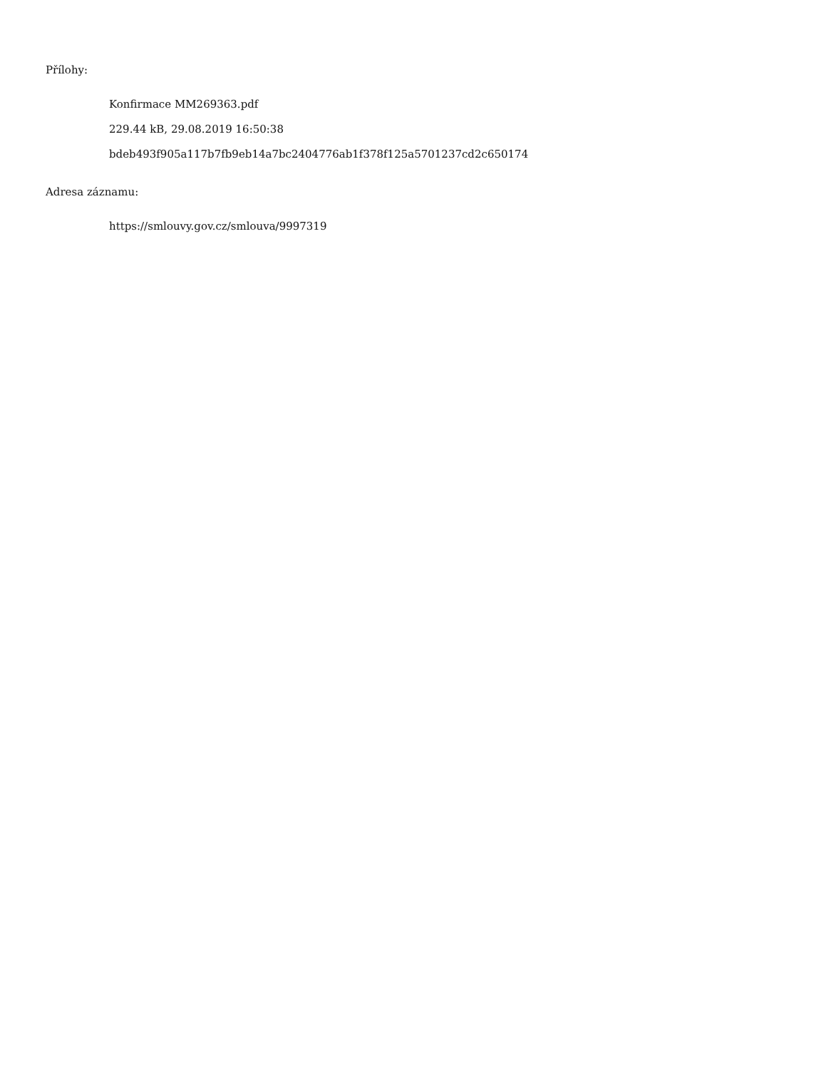Přílohy:
Konfirmace MM269363.pdf
229.44 kB, 29.08.2019 16:50:38
bdeb493f905a117b7fb9eb14a7bc2404776ab1f378f125a5701237cd2c650174
Adresa záznamu:
https://smlouvy.gov.cz/smlouva/9997319